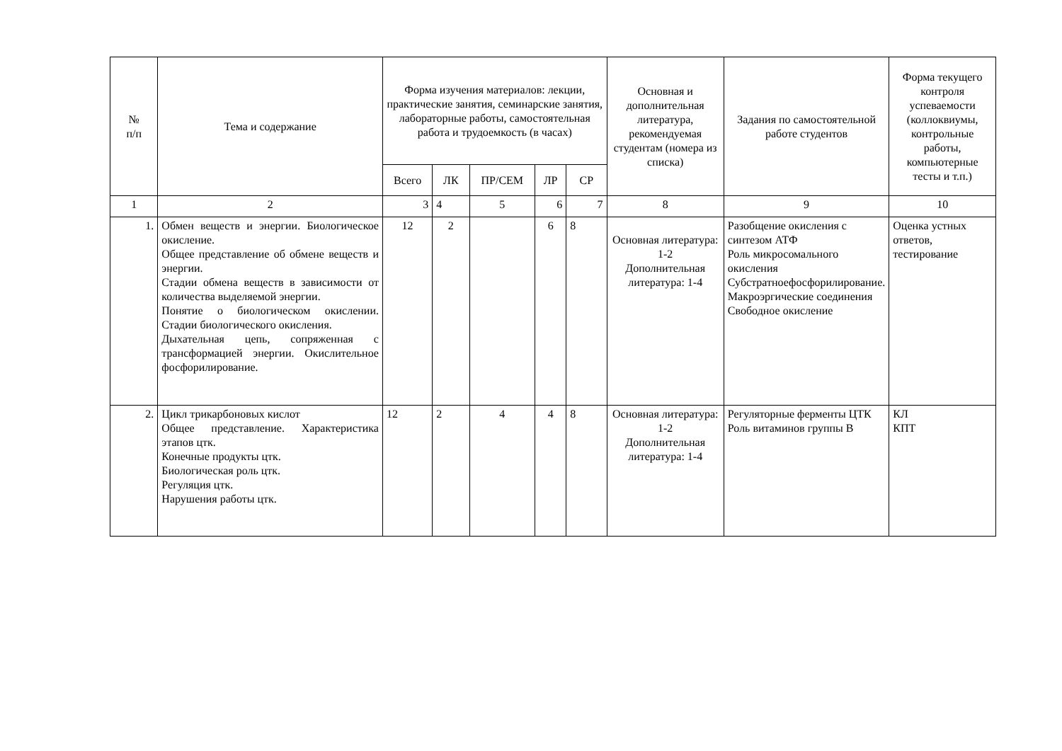| № п/п | Тема и содержание | Форма изучения материалов: лекции, практические занятия, семинарские занятия, лабораторные работы, самостоятельная работа и трудоемкость (в часах) | | | | | Основная и дополнительная литература, рекомендуемая студентам (номера из списка) | Задания по самостоятельной работе студентов | Форма текущего контроля успеваемости (коллоквиумы, контрольные работы, компьютерные тесты и т.п.) |
| --- | --- | --- | --- | --- | --- | --- | --- | --- | --- |
| | | Всего | ЛК | ПР/СЕМ | ЛР | СР | | | |
| 1 | 2 | 3 | 4 | 5 | 6 | 7 | 8 | 9 | 10 |
| 1. | Обмен веществ и энергии. Биологическое окисление. Общее представление об обмене веществ и энергии. Стадии обмена веществ в зависимости от количества выделяемой энергии. Понятие о биологическом окислении. Стадии биологического окисления. Дыхательная цепь, сопряженная с трансформацией энергии. Окислительное фосфорилирование. | 12 | 2 | | 6 | 8 | Основная литература: 1-2 Дополнительная литература: 1-4 | Разобщение окисления с синтезом АТФ Роль микросомального окисления Субстратноефосфорилирование. Макроэргические соединения Свободное окисление | Оценка устных ответов, тестирование |
| 2. | Цикл трикарбоновых кислот Общее представление. Характеристика этапов цтк. Конечные продукты цтк. Биологическая роль цтк. Регуляция цтк. Нарушения работы цтк. | 12 | 2 | 4 | 4 | 8 | Основная литература: 1-2 Дополнительная литература: 1-4 | Регуляторные ферменты ЦТК Роль витаминов группы В | КЛ КПТ |